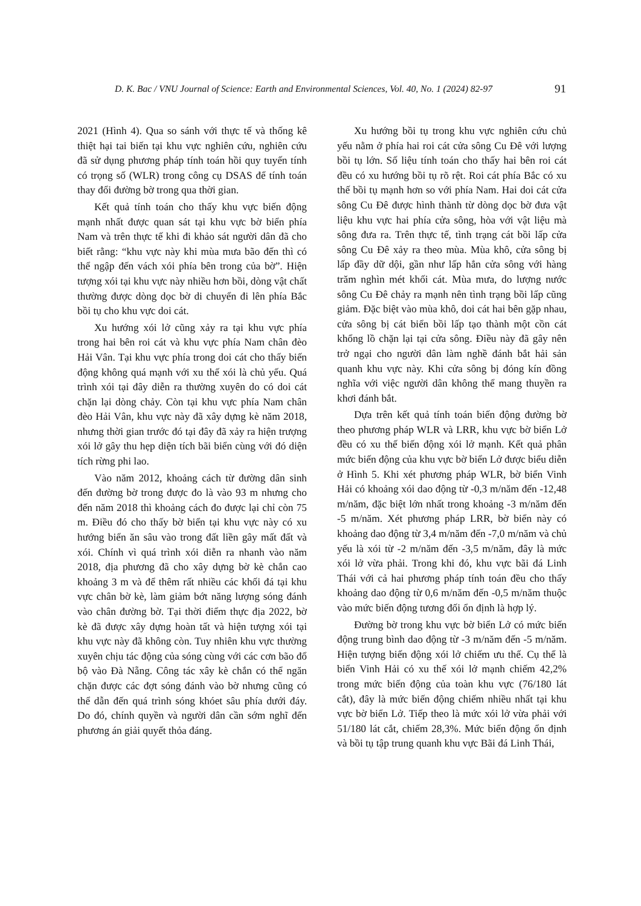D. K. Bac / VNU Journal of Science: Earth and Environmental Sciences, Vol. 40, No. 1 (2024) 82-97 91
2021 (Hình 4). Qua so sánh với thực tế và thống kê thiệt hại tai biến tại khu vực nghiên cứu, nghiên cứu đã sử dụng phương pháp tính toán hồi quy tuyến tính có trọng số (WLR) trong công cụ DSAS để tính toán thay đổi đường bờ trong qua thời gian.
Kết quả tính toán cho thấy khu vực biến động mạnh nhất được quan sát tại khu vực bờ biển phía Nam và trên thực tế khi đi khảo sát người dân đã cho biết rằng: “khu vực này khi mùa mưa bão đến thì có thể ngập đến vách xói phía bên trong của bờ”. Hiện tượng xói tại khu vực này nhiều hơn bồi, dòng vật chất thường được dòng dọc bờ di chuyển đi lên phía Bắc bồi tụ cho khu vực doi cát.
Xu hướng xói lở cũng xảy ra tại khu vực phía trong hai bên roi cát và khu vực phía Nam chân đèo Hải Vân. Tại khu vực phía trong doi cát cho thấy biến động không quá mạnh với xu thế xói là chủ yếu. Quá trình xói tại đây diễn ra thường xuyên do có doi cát chặn lại dòng chảy. Còn tại khu vực phía Nam chân đèo Hải Vân, khu vực này đã xây dựng kè năm 2018, nhưng thời gian trước đó tại đây đã xảy ra hiện trượng xói lở gây thu hẹp diện tích bãi biển cùng với đó diện tích rừng phi lao.
Vào năm 2012, khoảng cách từ đường dân sinh đến đường bờ trong được đo là vào 93 m nhưng cho đến năm 2018 thì khoảng cách đo được lại chỉ còn 75 m. Điều đó cho thấy bờ biển tại khu vực này có xu hướng biển ăn sâu vào trong đất liền gây mất đất và xói. Chính vì quá trình xói diễn ra nhanh vào năm 2018, địa phương đã cho xây dựng bờ kè chắn cao khoảng 3 m và để thêm rất nhiều các khối đá tại khu vực chân bờ kè, làm giảm bớt năng lượng sóng đánh vào chân đường bờ. Tại thời điểm thực địa 2022, bờ kè đã được xây dựng hoàn tất và hiện tượng xói tại khu vực này đã không còn. Tuy nhiên khu vực thường xuyên chịu tác động của sóng cùng với các cơn bão đổ bộ vào Đà Nẵng. Công tác xây kè chắn có thể ngăn chặn được các đợt sóng đánh vào bờ nhưng cũng có thể dẫn đến quá trình sóng khóet sâu phía dưới đáy. Do đó, chính quyền và người dân cần sớm nghĩ đến phương án giải quyết thỏa đáng.
Xu hướng bồi tụ trong khu vực nghiên cứu chủ yếu nằm ở phía hai roi cát cửa sông Cu Đê với lượng bồi tụ lớn. Số liệu tính toán cho thấy hai bên roi cát đều có xu hướng bồi tụ rõ rệt. Roi cát phía Bắc có xu thế bồi tụ mạnh hơn so với phía Nam. Hai doi cát cửa sông Cu Đê được hình thành từ dòng dọc bờ đưa vật liệu khu vực hai phía cửa sông, hòa với vật liệu mà sông đưa ra. Trên thực tế, tình trạng cát bồi lấp cửa sông Cu Đê xảy ra theo mùa. Mùa khô, cửa sông bị lấp đầy dữ dội, gần như lấp hẳn cửa sông với hàng trăm nghìn mét khối cát. Mùa mưa, do lượng nước sông Cu Đê chảy ra mạnh nên tình trạng bồi lấp cũng giảm. Đặc biệt vào mùa khô, doi cát hai bên gặp nhau, cửa sông bị cát biển bồi lấp tạo thành một cồn cát khổng lồ chặn lại tại cửa sông. Điều này đã gây nên trở ngại cho người dân làm nghề đánh bắt hải sản quanh khu vực này. Khi cửa sông bị đóng kín đồng nghĩa với việc người dân không thể mang thuyền ra khơi đánh bắt.
Dựa trên kết quả tính toán biến động đường bờ theo phương pháp WLR và LRR, khu vực bờ biển Lở đều có xu thế biến động xói lở mạnh. Kết quả phân mức biến động của khu vực bờ biển Lở được biểu diễn ở Hình 5. Khi xét phương pháp WLR, bờ biển Vinh Hải có khoảng xói dao động từ -0,3 m/năm đến -12,48 m/năm, đặc biệt lớn nhất trong khoảng -3 m/năm đến -5 m/năm. Xét phương pháp LRR, bờ biển này có khoảng dao động từ 3,4 m/năm đến -7,0 m/năm và chủ yếu là xói từ -2 m/năm đến -3,5 m/năm, đây là mức xói lở vừa phải. Trong khi đó, khu vực bãi đá Linh Thái với cả hai phương pháp tính toán đều cho thấy khoảng dao động từ 0,6 m/năm đến -0,5 m/năm thuộc vào mức biến động tương đối ổn định là hợp lý.
Đường bờ trong khu vực bờ biển Lở có mức biến động trung bình dao động từ -3 m/năm đến -5 m/năm. Hiện tượng biến động xói lở chiếm ưu thế. Cụ thể là biển Vinh Hải có xu thế xói lở mạnh chiếm 42,2% trong mức biến động của toàn khu vực (76/180 lát cắt), đây là mức biến động chiếm nhiều nhất tại khu vực bờ biển Lở. Tiếp theo là mức xói lở vừa phải với 51/180 lát cắt, chiếm 28,3%. Mức biến động ổn định và bồi tụ tập trung quanh khu vực Bãi đá Linh Thái,